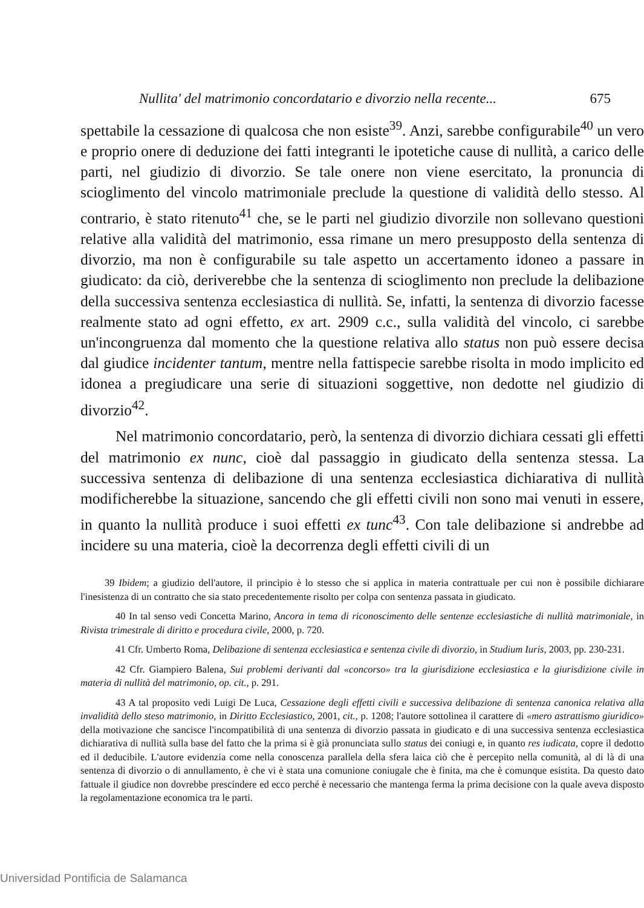Nullita' del matrimonio concordatario e divorzio nella recente... 675
spettabile la cessazione di qualcosa che non esiste<sup>39</sup>. Anzi, sarebbe configurabile<sup>40</sup> un vero e proprio onere di deduzione dei fatti integranti le ipotetiche cause di nullità, a carico delle parti, nel giudizio di divorzio. Se tale onere non viene esercitato, la pronuncia di scioglimento del vincolo matrimoniale preclude la questione di validità dello stesso. Al contrario, è stato ritenuto<sup>41</sup> che, se le parti nel giudizio divorzile non sollevano questioni relative alla validità del matrimonio, essa rimane un mero presupposto della sentenza di divorzio, ma non è configurabile su tale aspetto un accertamento idoneo a passare in giudicato: da ciò, deriverebbe che la sentenza di scioglimento non preclude la delibazione della successiva sentenza ecclesiastica di nullità. Se, infatti, la sentenza di divorzio facesse realmente stato ad ogni effetto, ex art. 2909 c.c., sulla validità del vincolo, ci sarebbe un'incongruenza dal momento che la questione relativa allo status non può essere decisa dal giudice incidenter tantum, mentre nella fattispecie sarebbe risolta in modo implicito ed idonea a pregiudicare una serie di situazioni soggettive, non dedotte nel giudizio di divorzio<sup>42</sup>.
Nel matrimonio concordatario, però, la sentenza di divorzio dichiara cessati gli effetti del matrimonio ex nunc, cioè dal passaggio in giudicato della sentenza stessa. La successiva sentenza di delibazione di una sentenza ecclesiastica dichiarativa di nullità modificherebbe la situazione, sancendo che gli effetti civili non sono mai venuti in essere, in quanto la nullità produce i suoi effetti ex tunc<sup>43</sup>. Con tale delibazione si andrebbe ad incidere su una materia, cioè la decorrenza degli effetti civili di un
39 Ibidem; a giudizio dell'autore, il principio è lo stesso che si applica in materia contrattuale per cui non è possibile dichiarare l'inesistenza di un contratto che sia stato precedentemente risolto per colpa con sentenza passata in giudicato.
40 In tal senso vedi Concetta Marino, Ancora in tema di riconoscimento delle sentenze ecclesiastiche di nullità matrimoniale, in Rivista trimestrale di diritto e procedura civile, 2000, p. 720.
41 Cfr. Umberto Roma, Delibazione di sentenza ecclesiastica e sentenza civile di divorzio, in Studium Iuris, 2003, pp. 230-231.
42 Cfr. Giampiero Balena, Sui problemi derivanti dal «concorso» tra la giurisdizione ecclesiastica e la giurisdizione civile in materia di nullità del matrimonio, op. cit., p. 291.
43 A tal proposito vedi Luigi De Luca, Cessazione degli effetti civili e successiva delibazione di sentenza canonica relativa alla invalidità dello steso matrimonio, in Diritto Ecclesiastico, 2001, cit., p. 1208; l'autore sottolinea il carattere di «mero astrattismo giuridico» della motivazione che sancisce l'incompatibilità di una sentenza di divorzio passata in giudicato e di una successiva sentenza ecclesiastica dichiarativa di nullità sulla base del fatto che la prima si è già pronunciata sullo status dei coniugi e, in quanto res iudicata, copre il dedotto ed il deducibile. L'autore evidenzia come nella conoscenza parallela della sfera laica ciò che è percepito nella comunità, al di là di una sentenza di divorzio o di annullamento, è che vi è stata una comunione coniugale che è finita, ma che è comunque esistita. Da questo dato fattuale il giudice non dovrebbe prescindere ed ecco perché è necessario che mantenga ferma la prima decisione con la quale aveva disposto la regolamentazione economica tra le parti.
Universidad Pontificia de Salamanca